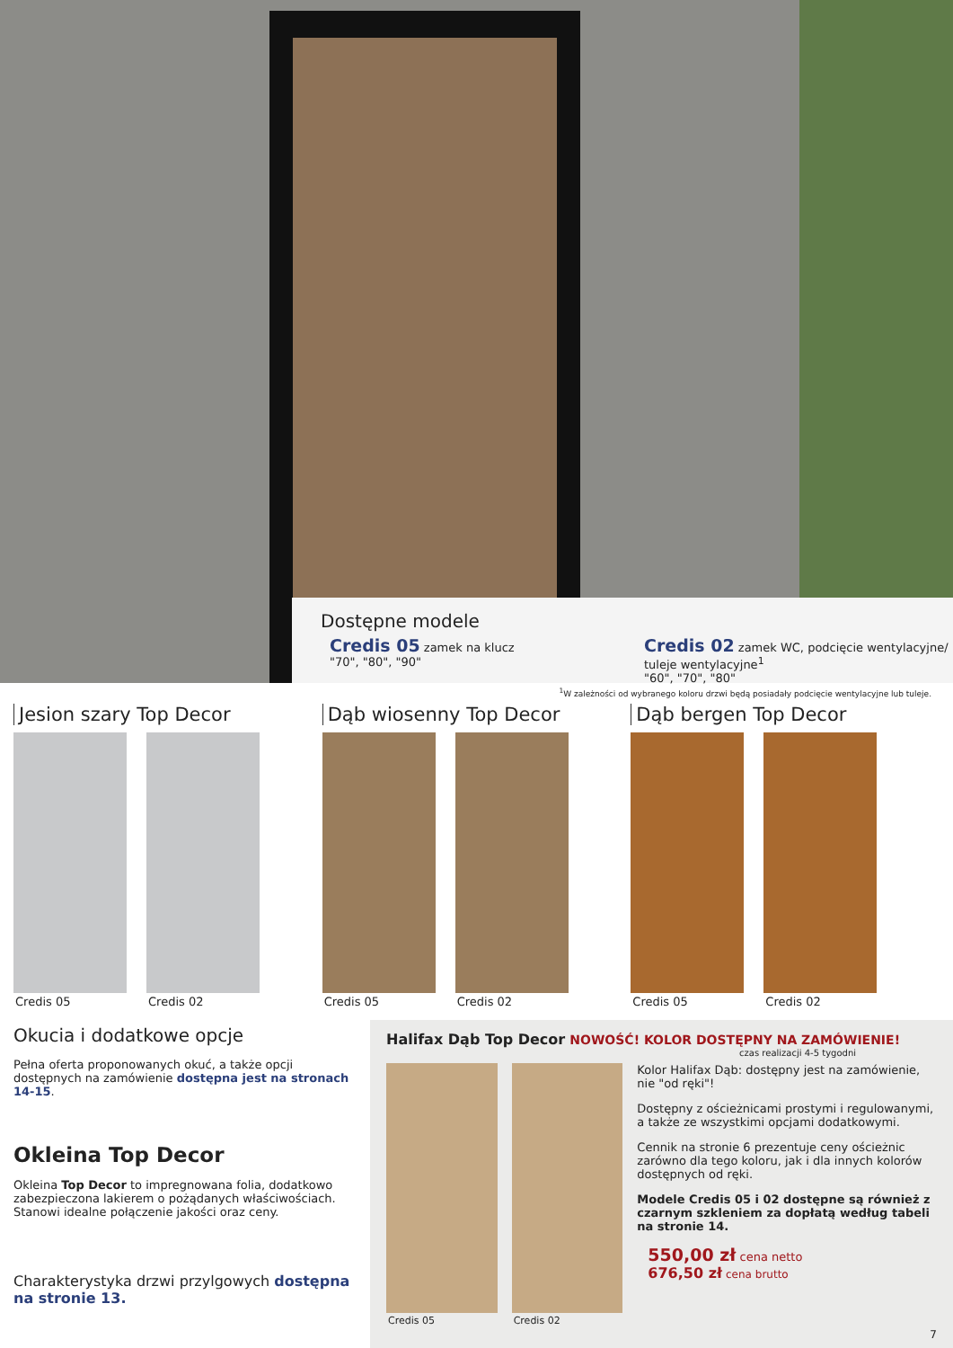Dostępne modele
Credis 05 zamek na klucz
"70", "80", "90"
Credis 02 zamek WC, podcięcie wentylacyjne/
tuleje wentylacyjne<sup>1</sup>
"60", "70", "80"
<sup>1</sup> W zależności od wybranego koloru drzwi będą posiadały podcięcie wentylacyjne lub tuleje.
Jesion szary Top Decor
Credis 05 Credis 02
Dąb wiosenny Top Decor
Credis 05 Credis 02
Dąb bergen Top Decor
Credis 05 Credis 02
Okucia i dodatkowe opcje
Pełna oferta proponowanych okuć, a także opcji dostępnych na zamówienie dostępna jest na stronach 14-15.
Okleina Top Decor
Okleina Top Decor to impregnowana folia, dodatkowo zabezpieczona lakierem o pożądanych właściwościach. Stanowi idealne połączenie jakości oraz ceny.
Charakterystyka drzwi przylgowych dostępna na stronie 13.
Halifax Dąb Top Decor NOWOŚĆ! KOLOR DOSTĘPNY NA ZAMÓWIENIE!
czas realizacji 4-5 tygodni
Credis 05 Credis 02
Kolor Halifax Dąb: dostępny jest na zamówienie, nie "od ręki"!
Dostępny z ościeżnicami prostymi i regulowanymi, a także ze wszystkimi opcjami dodatkowymi.
Cennik na stronie 6 prezentuje ceny ościeżnic zarówno dla tego koloru, jak i dla innych kolorów dostępnych od ręki.
Modele Credis 05 i 02 dostępne są również z czarnym szkleniem za dopłatą według tabeli na stronie 14.
550,00 zł cena netto
676,50 zł cena brutto
7